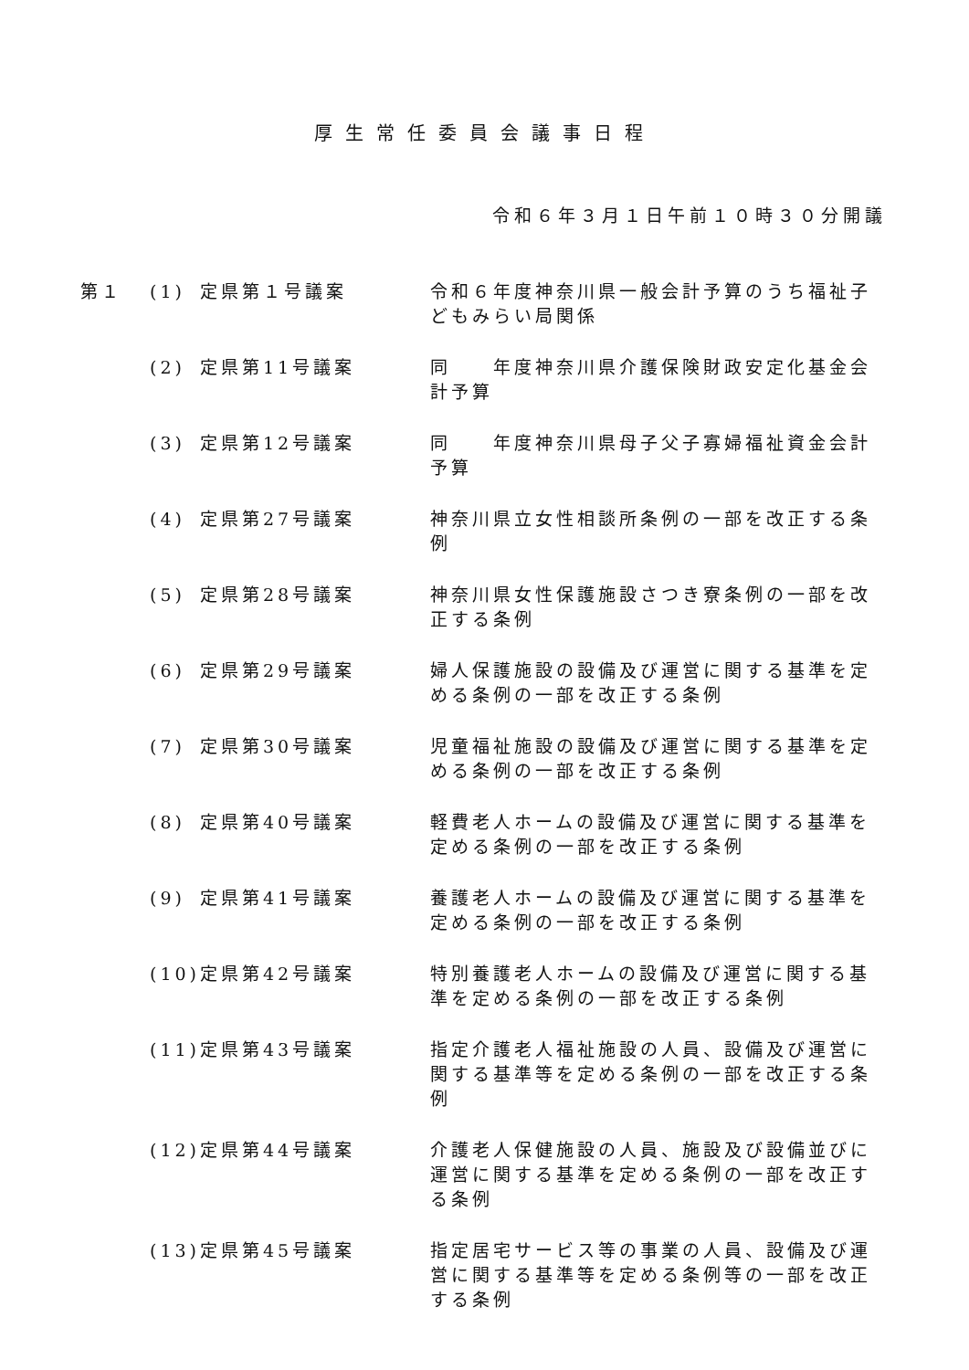厚生常任委員会議事日程
令和６年３月１日午前１０時３０分開議
| 第１ | (1) | 定県第１号議案 | 令和６年度神奈川県一般会計予算のうち福祉子どもみらい局関係 |
| | (2) | 定県第11号議案 | 同 年度神奈川県介護保険財政安定化基金会計予算 |
| | (3) | 定県第12号議案 | 同 年度神奈川県母子父子寡婦福祉資金会計予算 |
| | (4) | 定県第27号議案 | 神奈川県立女性相談所条例の一部を改正する条例 |
| | (5) | 定県第28号議案 | 神奈川県女性保護施設さつき寮条例の一部を改正する条例 |
| | (6) | 定県第29号議案 | 婦人保護施設の設備及び運営に関する基準を定める条例の一部を改正する条例 |
| | (7) | 定県第30号議案 | 児童福祉施設の設備及び運営に関する基準を定める条例の一部を改正する条例 |
| | (8) | 定県第40号議案 | 軽費老人ホームの設備及び運営に関する基準を定める条例の一部を改正する条例 |
| | (9) | 定県第41号議案 | 養護老人ホームの設備及び運営に関する基準を定める条例の一部を改正する条例 |
| | (10) | 定県第42号議案 | 特別養護老人ホームの設備及び運営に関する基準を定める条例の一部を改正する条例 |
| | (11) | 定県第43号議案 | 指定介護老人福祉施設の人員、設備及び運営に関する基準等を定める条例の一部を改正する条例 |
| | (12) | 定県第44号議案 | 介護老人保健施設の人員、施設及び設備並びに運営に関する基準を定める条例の一部を改正する条例 |
| | (13) | 定県第45号議案 | 指定居宅サービス等の事業の人員、設備及び運営に関する基準等を定める条例等の一部を改正する条例 |